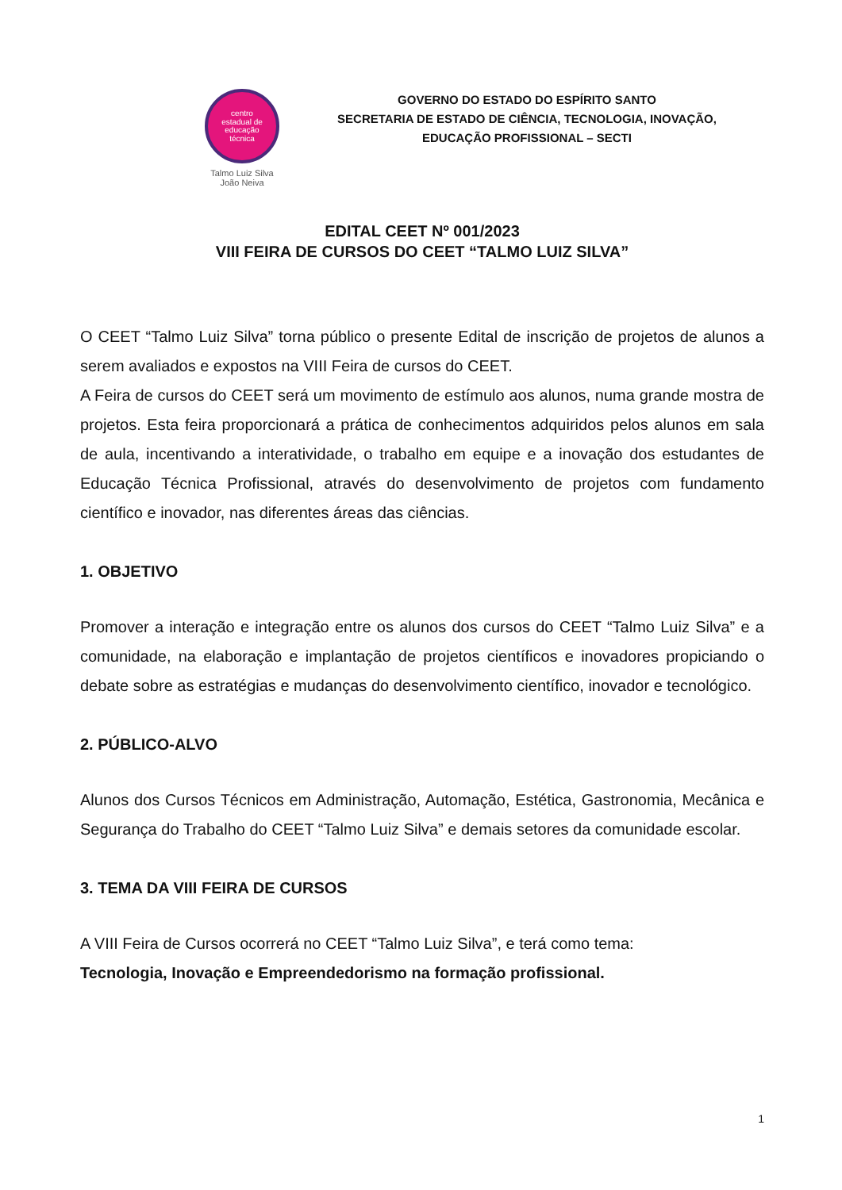centro
estadual de
educação
técnica
Talmo Luiz Silva
João Neiva
GOVERNO DO ESTADO DO ESPÍRITO SANTO
SECRETARIA DE ESTADO DE CIÊNCIA, TECNOLOGIA, INOVAÇÃO,
EDUCAÇÃO PROFISSIONAL – SECTI
EDITAL CEET Nº 001/2023
VIII FEIRA DE CURSOS DO CEET “TALMO LUIZ SILVA”
O CEET “Talmo Luiz Silva” torna público o presente Edital de inscrição de projetos de alunos a serem avaliados e expostos na VIII Feira de cursos do CEET.
A Feira de cursos do CEET será um movimento de estímulo aos alunos, numa grande mostra de projetos. Esta feira proporcionará a prática de conhecimentos adquiridos pelos alunos em sala de aula, incentivando a interatividade, o trabalho em equipe e a inovação dos estudantes de Educação Técnica Profissional, através do desenvolvimento de projetos com fundamento científico e inovador, nas diferentes áreas das ciências.
1. OBJETIVO
Promover a interação e integração entre os alunos dos cursos do CEET “Talmo Luiz Silva” e a comunidade, na elaboração e implantação de projetos científicos e inovadores propiciando o debate sobre as estratégias e mudanças do desenvolvimento científico, inovador e tecnológico.
2. PÚBLICO-ALVO
Alunos dos Cursos Técnicos em Administração, Automação, Estética, Gastronomia, Mecânica e Segurança do Trabalho do CEET “Talmo Luiz Silva” e demais setores da comunidade escolar.
3. TEMA DA VIII FEIRA DE CURSOS
A VIII Feira de Cursos ocorrerá no CEET “Talmo Luiz Silva”, e terá como tema:
Tecnologia, Inovação e Empreendedorismo na formação profissional.
1